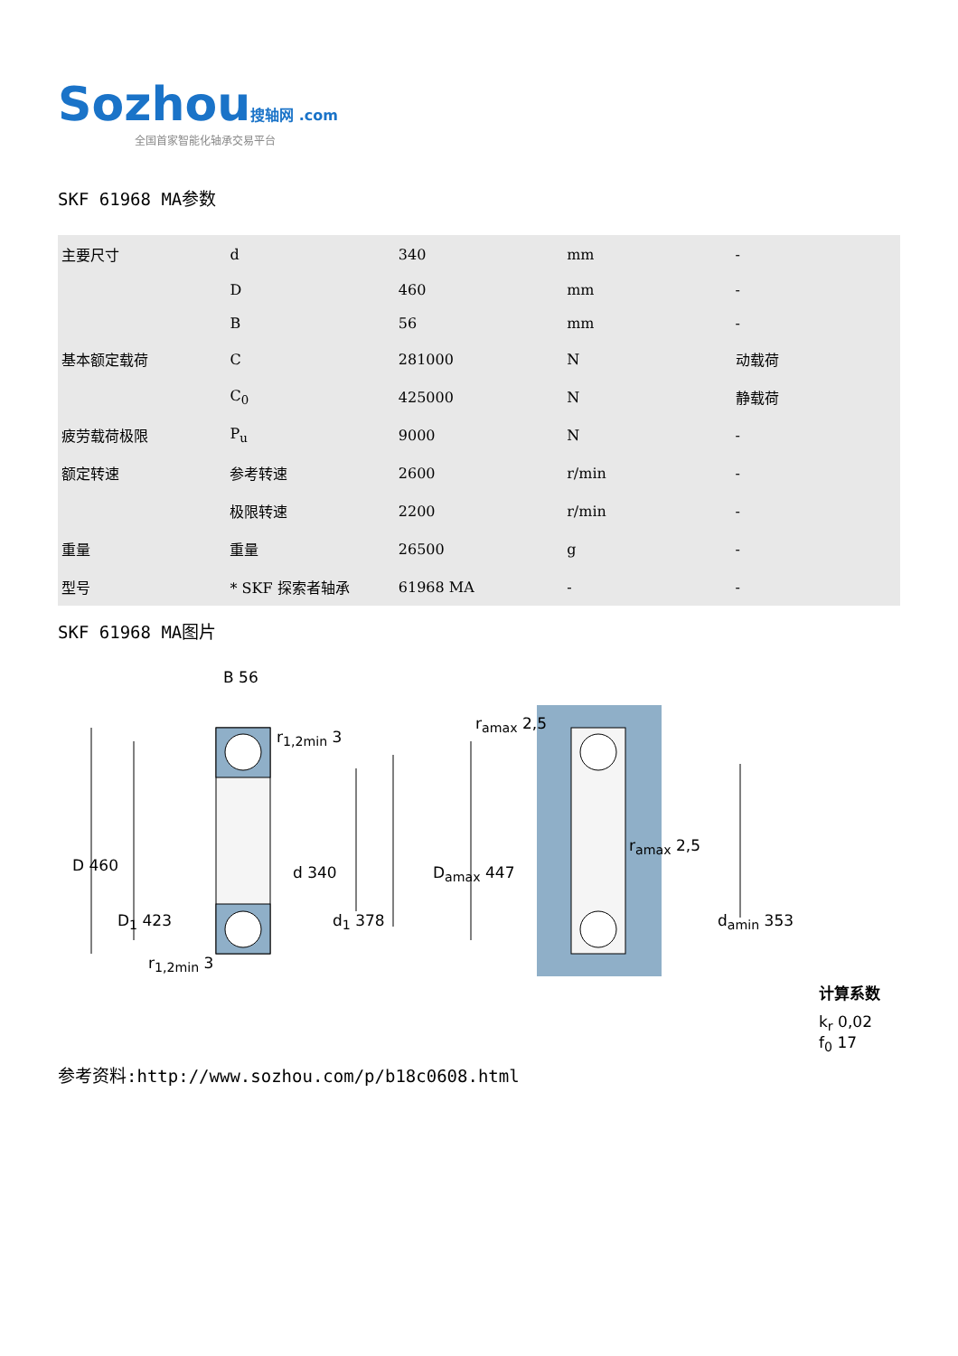Sozhou 搜轴网 .com
全国首家智能化轴承交易平台
SKF 61968 MA参数
| 主要尺寸 | d | 340 | mm | - |
| | D | 460 | mm | - |
| | B | 56 | mm | - |
| 基本额定载荷 | C | 281000 | N | 动载荷 |
| | C<sub>0</sub> | 425000 | N | 静载荷 |
| 疲劳载荷极限 | P<sub>u</sub> | 9000 | N | - |
| 额定转速 | 参考转速 | 2600 | r/min | - |
| | 极限转速 | 2200 | r/min | - |
| 重量 | 重量 | 26500 | g | - |
| 型号 | * SKF 探索者轴承 | 61968 MA | - | - |
SKF 61968 MA图片
B 56
r<sub>1,2min</sub> 3
D 460 d 340
D<sub>1</sub> 423 d<sub>1</sub> 378
r<sub>1,2min</sub> 3
r<sub>amax</sub> 2,5
r<sub>amax</sub> 2,5
D<sub>amax</sub> 447
d<sub>amin</sub> 353
计算系数
k<sub>r</sub> 0,02
f<sub>0</sub> 17
参考资料:http://www.sozhou.com/p/b18c0608.html